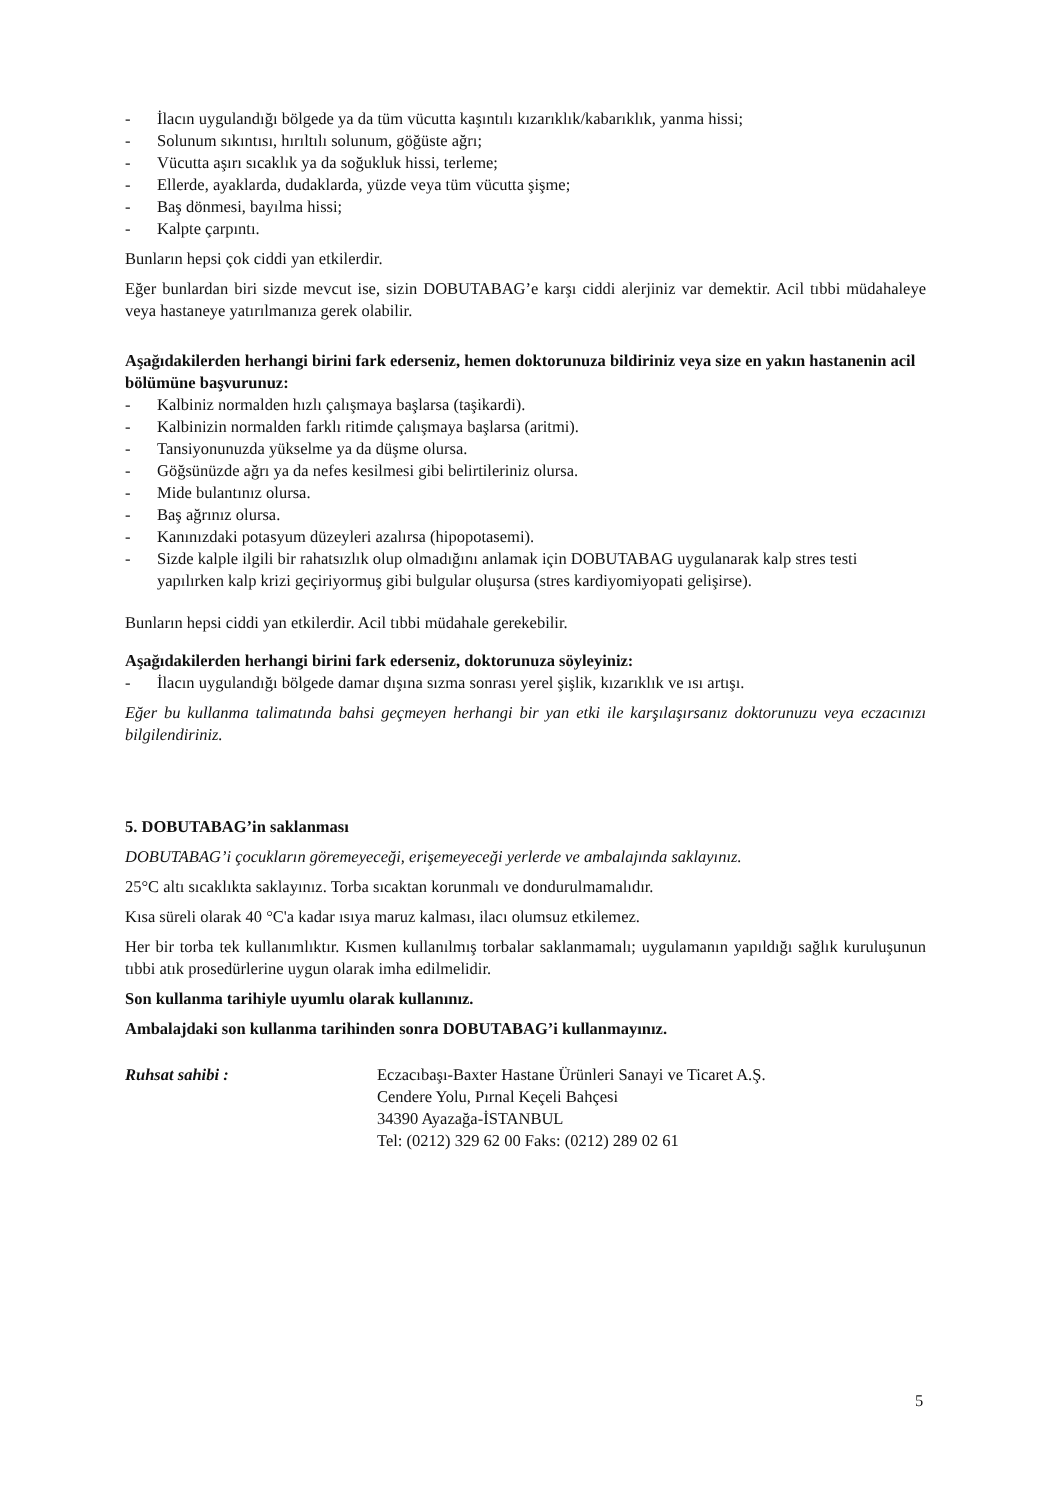- İlacın uygulandığı bölgede ya da tüm vücutta kaşıntılı kızarıklık/kabarıklık, yanma hissi;
- Solunum sıkıntısı, hırıltılı solunum, göğüste ağrı;
- Vücutta aşırı sıcaklık ya da soğukluk hissi, terleme;
- Ellerde, ayaklarda, dudaklarda, yüzde veya tüm vücutta şişme;
- Baş dönmesi, bayılma hissi;
- Kalpte çarpıntı.
Bunların hepsi çok ciddi yan etkilerdir.
Eğer bunlardan biri sizde mevcut ise, sizin DOBUTABAG’e karşı ciddi alerjiniz var demektir. Acil tıbbi müdahaleye veya hastaneye yatırılmanıza gerek olabilir.
Aşağıdakilerden herhangi birini fark ederseniz, hemen doktorunuza bildiriniz veya size en yakın hastanenin acil bölümüne başvurunuz:
- Kalbiniz normalden hızlı çalışmaya başlarsa (taşikardi).
- Kalbinizin normalden farklı ritimde çalışmaya başlarsa (aritmi).
- Tansiyonunuzda yükselme ya da düşme olursa.
- Göğsünüzde ağrı ya da nefes kesilmesi gibi belirtileriniz olursa.
- Mide bulantınız olursa.
- Baş ağrınız olursa.
- Kanınızdaki potasyum düzeyleri azalırsa (hipopotasemi).
- Sizde kalple ilgili bir rahatsızlık olup olmadığını anlamak için DOBUTABAG uygulanarak kalp stres testi yapılırken kalp krizi geçiriyormuş gibi bulgular oluşursa (stres kardiyomiyopati gelişirse).
Bunların hepsi ciddi yan etkilerdir. Acil tıbbi müdahale gerekebilir.
Aşağıdakilerden herhangi birini fark ederseniz, doktorunuza söyleyiniz:
- İlacın uygulandığı bölgede damar dışına sızma sonrası yerel şişlik, kızarıklık ve ısı artışı.
Eğer bu kullanma talimatında bahsi geçmeyen herhangi bir yan etki ile karşılaşırsanız doktorunuzu veya eczacınızı bilgilendiriniz.
5. DOBUTABAG’in saklanması
DOBUTABAG’i çocukların göremeyeceği, erişemeyeceği yerlerde ve ambalajında saklayınız.
25°C altı sıcaklıkta saklayınız. Torba sıcaktan korunmalı ve dondurulmamalıdır.
Kısa süreli olarak 40 °C'a kadar ısıya maruz kalması, ilacı olumsuz etkilemez.
Her bir torba tek kullanımlıktır. Kısmen kullanılmış torbalar saklanmamalı; uygulamanın yapıldığı sağlık kuruluşunun tıbbi atık prosedürlerine uygun olarak imha edilmelidir.
Son kullanma tarihiyle uyumlu olarak kullanınız.
Ambalajdaki son kullanma tarihinden sonra DOBUTABAG’i kullanmayınız.
Ruhsat sahibi : Eczacıbaşı-Baxter Hastane Ürünleri Sanayi ve Ticaret A.Ş.
Cendere Yolu, Pırnal Keçeli Bahçesi
34390 Ayazağa-İSTANBUL
Tel: (0212) 329 62 00 Faks: (0212) 289 02 61
5